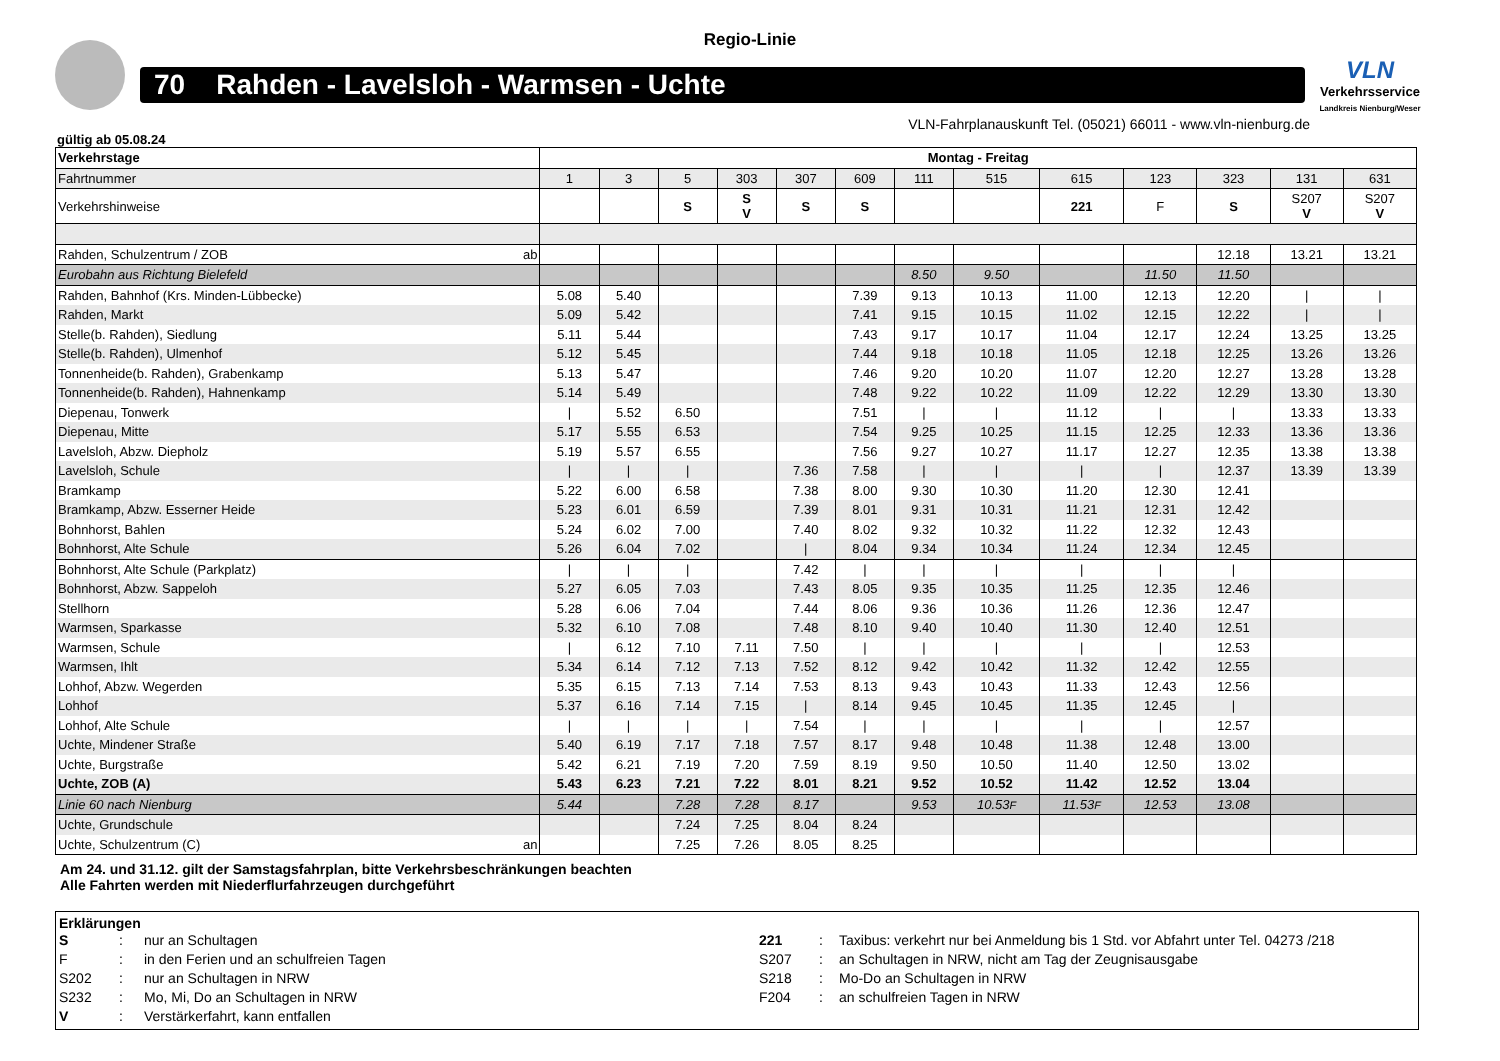Regio-Linie
70 Rahden - Lavelsloh - Warmsen - Uchte
VLN
Verkehrsservice
Landkreis Nienburg/Weser
VLN-Fahrplanauskunft Tel. (05021) 66011 - www.vln-nienburg.de
gültig ab 05.08.24
| Verkehrstage | Montag - Freitag | | | | | | | | | | | | |
| --- | --- | --- | --- | --- | --- | --- | --- | --- | --- | --- | --- | --- | --- |
| Fahrtnummer | 1 | 3 | 5 | 303 | 307 | 609 | 111 | 515 | 615 | 123 | 323 | 131 | 631 |
| Verkehrshinweise | | | S | S V | S | S | | | 221 | F | S | S207 V | S207 V |
| Rahden, Schulzentrum / ZOB ab | | | | | | | | | | | 12.18 | 13.21 | 13.21 |
| Eurobahn aus Richtung Bielefeld | | | | | | | 8.50 | 9.50 | | 11.50 | 11.50 | | |
| Rahden, Bahnhof (Krs. Minden-Lübbecke) | 5.08 | 5.40 | | | | 7.39 | 9.13 | 10.13 | 11.00 | 12.13 | 12.20 | / | / |
| Rahden, Markt | 5.09 | 5.42 | | | | 7.41 | 9.15 | 10.15 | 11.02 | 12.15 | 12.22 | / | / |
| Stelle(b. Rahden), Siedlung | 5.11 | 5.44 | | | | 7.43 | 9.17 | 10.17 | 11.04 | 12.17 | 12.24 | 13.25 | 13.25 |
| Stelle(b. Rahden), Ulmenhof | 5.12 | 5.45 | | | | 7.44 | 9.18 | 10.18 | 11.05 | 12.18 | 12.25 | 13.26 | 13.26 |
| Tonnenheide(b. Rahden), Grabenkamp | 5.13 | 5.47 | | | | 7.46 | 9.20 | 10.20 | 11.07 | 12.20 | 12.27 | 13.28 | 13.28 |
| Tonnenheide(b. Rahden), Hahnenkamp | 5.14 | 5.49 | | | | 7.48 | 9.22 | 10.22 | 11.09 | 12.22 | 12.29 | 13.30 | 13.30 |
| Diepenau, Tonwerk | / | 5.52 | 6.50 | | | 7.51 | / | / | 11.12 | / | / | 13.33 | 13.33 |
| Diepenau, Mitte | 5.17 | 5.55 | 6.53 | | | 7.54 | 9.25 | 10.25 | 11.15 | 12.25 | 12.33 | 13.36 | 13.36 |
| Lavelsloh, Abzw. Diepholz | 5.19 | 5.57 | 6.55 | | | 7.56 | 9.27 | 10.27 | 11.17 | 12.27 | 12.35 | 13.38 | 13.38 |
| Lavelsloh, Schule | / | / | / | | 7.36 | 7.58 | / | / | / | / | 12.37 | 13.39 | 13.39 |
| Bramkamp | 5.22 | 6.00 | 6.58 | | 7.38 | 8.00 | 9.30 | 10.30 | 11.20 | 12.30 | 12.41 | | |
| Bramkamp, Abzw. Esserner Heide | 5.23 | 6.01 | 6.59 | | 7.39 | 8.01 | 9.31 | 10.31 | 11.21 | 12.31 | 12.42 | | |
| Bohnhorst, Bahlen | 5.24 | 6.02 | 7.00 | | 7.40 | 8.02 | 9.32 | 10.32 | 11.22 | 12.32 | 12.43 | | |
| Bohnhorst, Alte Schule | 5.26 | 6.04 | 7.02 | | / | 8.04 | 9.34 | 10.34 | 11.24 | 12.34 | 12.45 | | |
| Bohnhorst, Alte Schule (Parkplatz) | / | / | / | | 7.42 | / | / | / | / | / | / | | |
| Bohnhorst, Abzw. Sappeloh | 5.27 | 6.05 | 7.03 | | 7.43 | 8.05 | 9.35 | 10.35 | 11.25 | 12.35 | 12.46 | | |
| Stellhorn | 5.28 | 6.06 | 7.04 | | 7.44 | 8.06 | 9.36 | 10.36 | 11.26 | 12.36 | 12.47 | | |
| Warmsen, Sparkasse | 5.32 | 6.10 | 7.08 | | 7.48 | 8.10 | 9.40 | 10.40 | 11.30 | 12.40 | 12.51 | | |
| Warmsen, Schule | / | 6.12 | 7.10 | 7.11 | 7.50 | / | / | / | / | / | 12.53 | | |
| Warmsen, Ihlt | 5.34 | 6.14 | 7.12 | 7.13 | 7.52 | 8.12 | 9.42 | 10.42 | 11.32 | 12.42 | 12.55 | | |
| Lohhof, Abzw. Wegerden | 5.35 | 6.15 | 7.13 | 7.14 | 7.53 | 8.13 | 9.43 | 10.43 | 11.33 | 12.43 | 12.56 | | |
| Lohhof | 5.37 | 6.16 | 7.14 | 7.15 | / | 8.14 | 9.45 | 10.45 | 11.35 | 12.45 | / | | |
| Lohhof, Alte Schule | / | / | / | / | 7.54 | / | / | / | / | / | 12.57 | | |
| Uchte, Mindener Straße | 5.40 | 6.19 | 7.17 | 7.18 | 7.57 | 8.17 | 9.48 | 10.48 | 11.38 | 12.48 | 13.00 | | |
| Uchte, Burgstraße | 5.42 | 6.21 | 7.19 | 7.20 | 7.59 | 8.19 | 9.50 | 10.50 | 11.40 | 12.50 | 13.02 | | |
| Uchte, ZOB (A) | 5.43 | 6.23 | 7.21 | 7.22 | 8.01 | 8.21 | 9.52 | 10.52 | 11.42 | 12.52 | 13.04 | | |
| Linie 60 nach Nienburg | 5.44 | | 7.28 | 7.28 | 8.17 | | 9.53 | 10.53 F | 11.53 F | 12.53 | 13.08 | | |
| Uchte, Grundschule | | | 7.24 | 7.25 | 8.04 | 8.24 | | | | | | | |
| Uchte, Schulzentrum (C) an | | | 7.25 | 7.26 | 8.05 | 8.25 | | | | | | | |
Am 24. und 31.12. gilt der Samstagsfahrplan, bitte Verkehrsbeschränkungen beachten
Alle Fahrten werden mit Niederflurfahrzeugen durchgeführt
Erklärungen
S: nur an Schultagen 221: Taxibus: verkehrt nur bei Anmeldung bis 1 Std. vor Abfahrt unter Tel. 04273 /218 F: in den Ferien und an schulfreien Tagen S207: an Schultagen in NRW, nicht am Tag der Zeugnisausgabe S202: nur an Schultagen in NRW S218: Mo-Do an Schultagen in NRW S232: Mo, Mi, Do an Schultagen in NRW F204: an schulfreien Tagen in NRW V: Verstärkerfahrt, kann entfallen